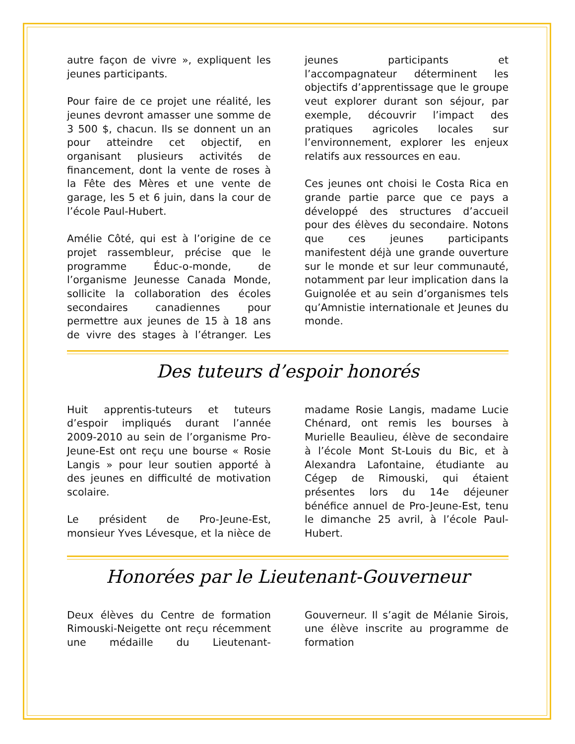autre façon de vivre », expliquent les jeunes participants.
Pour faire de ce projet une réalité, les jeunes devront amasser une somme de 3 500 $, chacun. Ils se donnent un an pour atteindre cet objectif, en organisant plusieurs activités de financement, dont la vente de roses à la Fête des Mères et une vente de garage, les 5 et 6 juin, dans la cour de l’école Paul-Hubert.
Amélie Côté, qui est à l’origine de ce projet rassembleur, précise que le programme Éduc-o-monde, de l’organisme Jeunesse Canada Monde, sollicite la collaboration des écoles secondaires canadiennes pour permettre aux jeunes de 15 à 18 ans de vivre des stages à l’étranger. Les jeunes participants et l’accompagnateur déterminent les objectifs d’apprentissage que le groupe veut explorer durant son séjour, par exemple, découvrir l’impact des pratiques agricoles locales sur l’environnement, explorer les enjeux relatifs aux ressources en eau.
Ces jeunes ont choisi le Costa Rica en grande partie parce que ce pays a développé des structures d’accueil pour des élèves du secondaire. Notons que ces jeunes participants manifestent déjà une grande ouverture sur le monde et sur leur communauté, notamment par leur implication dans la Guignolée et au sein d’organismes tels qu’Amnistie internationale et Jeunes du monde.
Des tuteurs d’espoir honorés
Huit apprentis-tuteurs et tuteurs d’espoir impliqués durant l’année 2009-2010 au sein de l’organisme Pro-Jeune-Est ont reçu une bourse « Rosie Langis » pour leur soutien apporté à des jeunes en difficulté de motivation scolaire.
Le président de Pro-Jeune-Est, monsieur Yves Lévesque, et la nièce de madame Rosie Langis, madame Lucie Chénard, ont remis les bourses à Murielle Beaulieu, élève de secondaire à l’école Mont St-Louis du Bic, et à Alexandra Lafontaine, étudiante au Cégep de Rimouski, qui étaient présentes lors du 14e déjeuner bénéfice annuel de Pro-Jeune-Est, tenu le dimanche 25 avril, à l’école Paul-Hubert.
Honorées par le Lieutenant-Gouverneur
Deux élèves du Centre de formation Rimouski-Neigette ont reçu récemment une médaille du Lieutenant-Gouverneur. Il s’agit de Mélanie Sirois, une élève inscrite au programme de formation